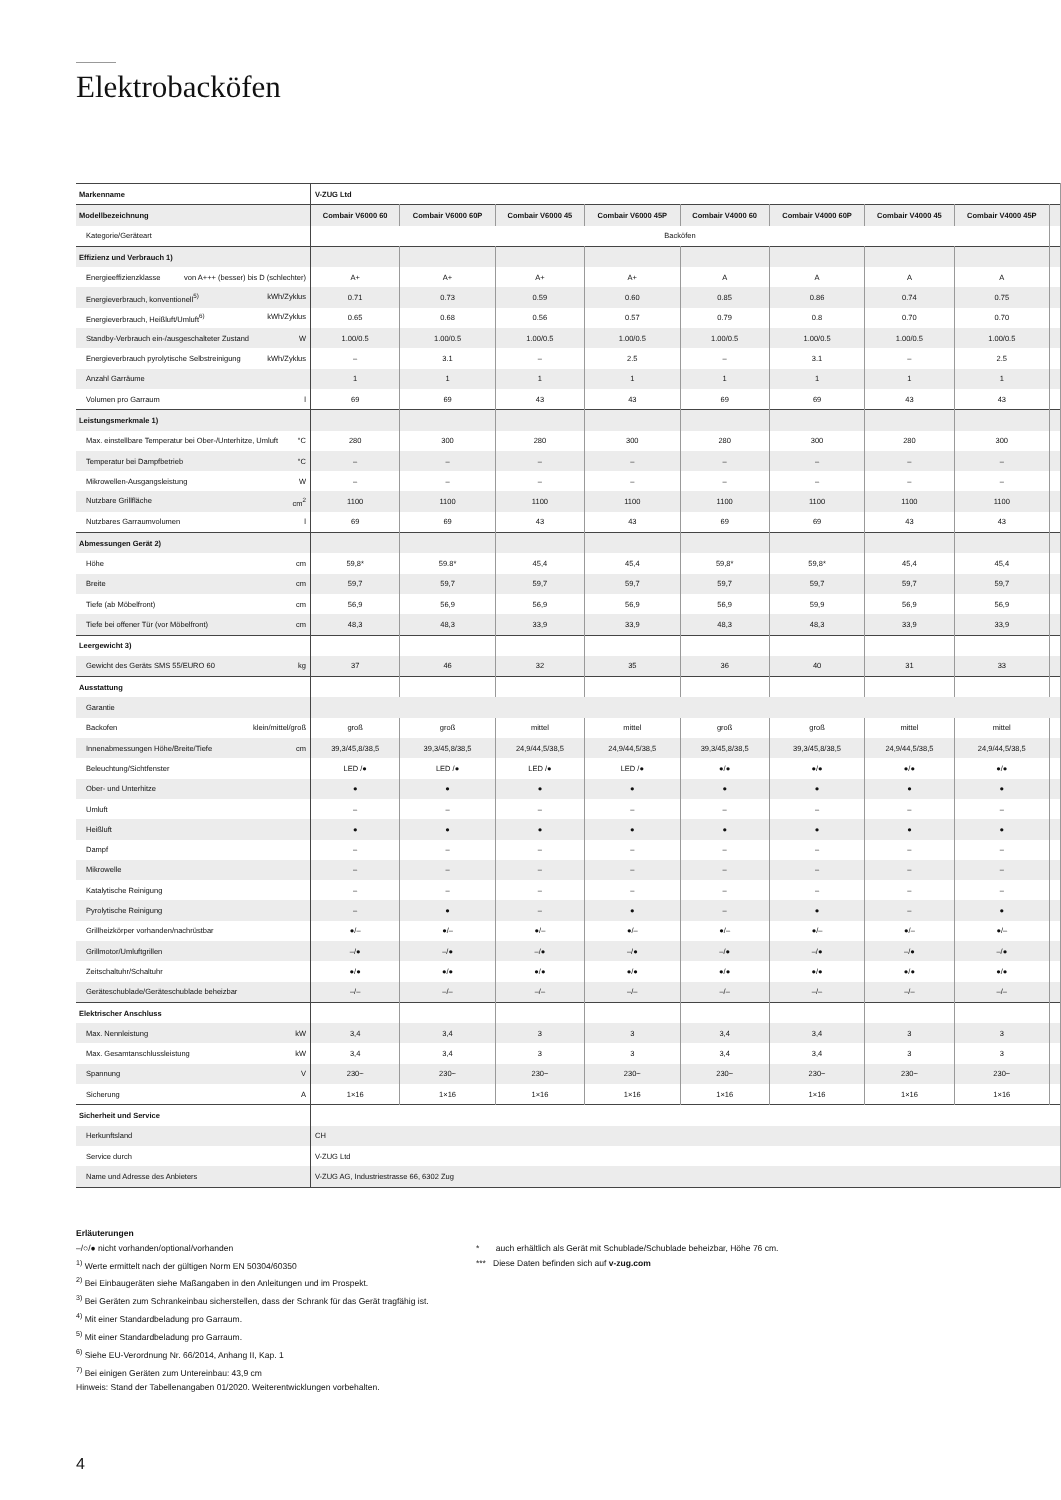Elektrobacköfen
| Markenname | V-ZUG Ltd | | | | | | | | |
| Modellbezeichnung | Combair V6000 60 | Combair V6000 60P | Combair V6000 45 | Combair V6000 45P | Combair V4000 60 | Combair V4000 60P | Combair V4000 45 | Combair V4000 45P | |
| Kategorie/Geräteart | Backöfen | | | | | | | | |
| Effizienz und Verbrauch 1) | | | | | | | | | |
| Energieeffizienzklasse von A+++ (besser) bis D (schlechter) | A+ | A+ | A+ | A+ | A | A | A | A | |
| Energieverbrauch, konventionell<sup>5)</sup> kWh/Zyklus | 0.71 | 0.73 | 0.59 | 0.60 | 0.85 | 0.86 | 0.74 | 0.75 | |
| Energieverbrauch, Heißluft/Umluft<sup>6)</sup> kWh/Zyklus | 0.65 | 0.68 | 0.56 | 0.57 | 0.79 | 0.8 | 0.70 | 0.70 | |
| Standby-Verbrauch ein-/ausgeschalteter Zustand W | 1.00/0.5 | 1.00/0.5 | 1.00/0.5 | 1.00/0.5 | 1.00/0.5 | 1.00/0.5 | 1.00/0.5 | 1.00/0.5 | |
| Energieverbrauch pyrolytische Selbstreinigung kWh/Zyklus | – | 3.1 | – | 2.5 | – | 3.1 | – | 2.5 | |
| Anzahl Garräume | 1 | 1 | 1 | 1 | 1 | 1 | 1 | 1 | |
| Volumen pro Garraum l | 69 | 69 | 43 | 43 | 69 | 69 | 43 | 43 | |
| Leistungsmerkmale 1) | | | | | | | | | |
| Max. einstellbare Temperatur bei Ober-/Unterhitze, Umluft °C | 280 | 300 | 280 | 300 | 280 | 300 | 280 | 300 | |
| Temperatur bei Dampfbetrieb °C | – | – | – | – | – | – | – | – | |
| Mikrowellen-Ausgangsleistung W | – | – | – | – | – | – | – | – | |
| Nutzbare Grillfläche cm<sup>2</sup> | 1100 | 1100 | 1100 | 1100 | 1100 | 1100 | 1100 | 1100 | |
| Nutzbares Garraumvolumen l | 69 | 69 | 43 | 43 | 69 | 69 | 43 | 43 | |
| Abmessungen Gerät 2) | | | | | | | | | |
| Höhe cm | 59,8* | 59.8* | 45,4 | 45,4 | 59,8* | 59,8* | 45,4 | 45,4 | |
| Breite cm | 59,7 | 59,7 | 59,7 | 59,7 | 59,7 | 59,7 | 59,7 | 59,7 | |
| Tiefe (ab Möbelfront) cm | 56,9 | 56,9 | 56,9 | 56,9 | 56,9 | 59,9 | 56,9 | 56,9 | |
| Tiefe bei offener Tür (vor Möbelfront) cm | 48,3 | 48,3 | 33,9 | 33,9 | 48,3 | 48,3 | 33,9 | 33,9 | |
| Leergewicht 3) | | | | | | | | | |
| Gewicht des Geräts SMS 55/EURO 60 kg | 37 | 46 | 32 | 35 | 36 | 40 | 31 | 33 | |
| Ausstattung | | | | | | | | | |
| Garantie | | | | | | | | | |
| Backofen klein/mittel/groß | groß | groß | mittel | mittel | groß | groß | mittel | mittel | |
| Innenabmessungen Höhe/Breite/Tiefe cm | 39,3/45,8/38,5 | 39,3/45,8/38,5 | 24,9/44,5/38,5 | 24,9/44,5/38,5 | 39,3/45,8/38,5 | 39,3/45,8/38,5 | 24,9/44,5/38,5 | 24,9/44,5/38,5 | |
| Beleuchtung/Sichtfenster | LED /● | LED /● | LED /● | LED /● | ●/● | ●/● | ●/● | ●/● | |
| Ober- und Unterhitze | ● | ● | ● | ● | ● | ● | ● | ● | |
| Umluft | – | – | – | – | – | – | – | – | |
| Heißluft | ● | ● | ● | ● | ● | ● | ● | ● | |
| Dampf | – | – | – | – | – | – | – | – | |
| Mikrowelle | – | – | – | – | – | – | – | – | |
| Katalytische Reinigung | – | – | – | – | – | – | – | – | |
| Pyrolytische Reinigung | – | ● | – | ● | – | ● | – | ● | |
| Grillheizkörper vorhanden/nachrüstbar | ●/– | ●/– | ●/– | ●/– | ●/– | ●/– | ●/– | ●/– | |
| Grillmotor/Umluftgrillen | –/● | –/● | –/● | –/● | –/● | –/● | –/● | –/● | |
| Zeitschaltuhr/Schaltuhr | ●/● | ●/● | ●/● | ●/● | ●/● | ●/● | ●/● | ●/● | |
| Geräteschublade/Geräteschublade beheizbar | –/– | –/– | –/– | –/– | –/– | –/– | –/– | –/– | |
| Elektrischer Anschluss | | | | | | | | | |
| Max. Nennleistung kW | 3,4 | 3,4 | 3 | 3 | 3,4 | 3,4 | 3 | 3 | |
| Max. Gesamtanschlussleistung kW | 3,4 | 3,4 | 3 | 3 | 3,4 | 3,4 | 3 | 3 | |
| Spannung V | 230~ | 230~ | 230~ | 230~ | 230~ | 230~ | 230~ | 230~ | |
| Sicherung A | 1×16 | 1×16 | 1×16 | 1×16 | 1×16 | 1×16 | 1×16 | 1×16 | |
| Sicherheit und Service | | | | | | | | | |
| Herkunftsland | CH | | | | | | | | |
| Service durch | V-ZUG Ltd | | | | | | | | |
| Name und Adresse des Anbieters | V-ZUG AG, Industriestrasse 66, 6302 Zug | | | | | | | | |
Erläuterungen
–/○/● nicht vorhanden/optional/vorhanden
<sup>1)</sup> Werte ermittelt nach der gültigen Norm EN 50304/60350
<sup>2)</sup> Bei Einbaugeräten siehe Maßangaben in den Anleitungen und im Prospekt.
<sup>3)</sup> Bei Geräten zum Schrankeinbau sicherstellen, dass der Schrank für das Gerät tragfähig ist.
<sup>4)</sup> Mit einer Standardbeladung pro Garraum.
<sup>5)</sup> Mit einer Standardbeladung pro Garraum.
<sup>6)</sup> Siehe EU-Verordnung Nr. 66/2014, Anhang II, Kap. 1
<sup>7)</sup> Bei einigen Geräten zum Untereinbau: 43,9 cm
Hinweis: Stand der Tabellenangaben 01/2020. Weiterentwicklungen vorbehalten.
* auch erhältlich als Gerät mit Schublade/Schublade beheizbar, Höhe 76 cm.
*** Diese Daten befinden sich auf v-zug.com
4